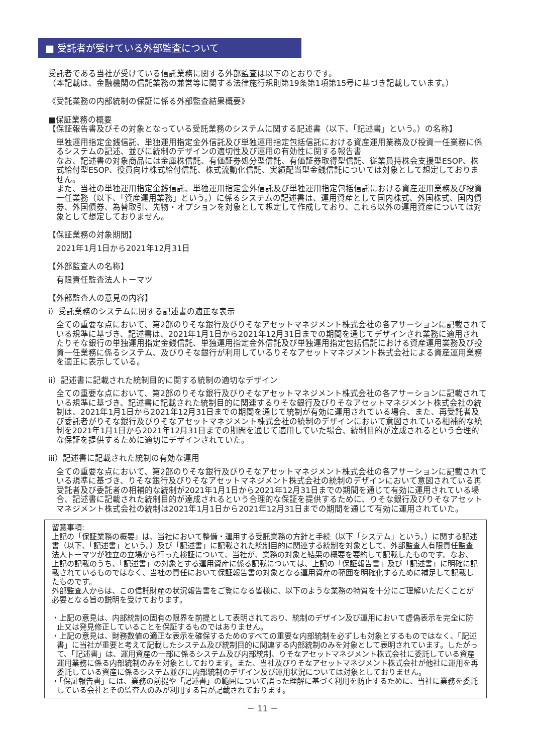■ 受託者が受けている外部監査について
受託者である当社が受けている信託業務に関する外部監査は以下のとおりです。
（本記載は、金融機関の信託業務の兼営等に関する法律施行規則第19条第1項第15号に基づき記載しています。）
《受託業務の内部統制の保証に係る外部監査結果概要》
■保証業務の概要
【保証報告書及びその対象となっている受託業務のシステムに関する記述書（以下、「記述書」という。）の名称】
単独運用指定金銭信託、単独運用指定金外信託及び単独運用指定包括信託における資産運用業務及び投資一任業務に係るシステムの記述、並びに統制のデザインの適切性及び運用の有効性に関する報告書
なお、記述書の対象商品には金庫株信託、有価証券処分型信託、有価証券取得型信託、従業員持株会支援型ESOP、株式給付型ESOP、役員向け株式給付信託、株式流動化信託、実績配当型金銭信託については対象として想定しておりません。
また、当社の単独運用指定金銭信託、単独運用指定金外信託及び単独運用指定包括信託における資産運用業務及び投資一任業務（以下、「資産運用業務」という。）に係るシステムの記述書は、運用資産として国内株式、外国株式、国内債券、外国債券、為替取引、先物・オプションを対象として想定して作成しており、これら以外の運用資産については対象として想定しておりません。
【保証業務の対象期間】
2021年1月1日から2021年12月31日
【外部監査人の名称】
有限責任監査法人トーマツ
【外部監査人の意見の内容】
i）受託業務のシステムに関する記述書の適正な表示
全ての重要な点において、第2部のりそな銀行及びりそなアセットマネジメント株式会社の各アサーションに記載されている規準に基づき、記述書は、2021年1月1日から2021年12月31日までの期間を通じてデザインされ業務に適用されたりそな銀行の単独運用指定金銭信託、単独運用指定金外信託及び単独運用指定包括信託における資産運用業務及び投資一任業務に係るシステム、及びりそな銀行が利用しているりそなアセットマネジメント株式会社による資産運用業務を適正に表示している。
ii）記述書に記載された統制目的に関する統制の適切なデザイン
全ての重要な点において、第2部のりそな銀行及びりそなアセットマネジメント株式会社の各アサーションに記載されている規準に基づき、記述書に記載された統制目的に関連するりそな銀行及びりそなアセットマネジメント株式会社の統制は、2021年1月1日から2021年12月31日までの期間を通じて統制が有効に運用されている場合、また、再受託者及び委託者がりそな銀行及びりそなアセットマネジメント株式会社の統制のデザインにおいて意図されている相補的な統制を2021年1月1日から2021年12月31日までの期間を通じて適用していた場合、統制目的が達成されるという合理的な保証を提供するために適切にデザインされていた。
iii）記述書に記載された統制の有効な運用
全ての重要な点において、第2部のりそな銀行及びりそなアセットマネジメント株式会社の各アサーションに記載されている規準に基づき、りそな銀行及びりそなアセットマネジメント株式会社の統制のデザインにおいて意図されている再受託者及び委託者の相補的な統制が2021年1月1日から2021年12月31日までの期間を通じて有効に運用されている場合、記述書に記載された統制目的が達成されるという合理的な保証を提供するために、りそな銀行及びりそなアセットマネジメント株式会社の統制は2021年1月1日から2021年12月31日までの期間を通じて有効に運用されていた。
留意事項:
上記の「保証業務の概要」は、当社において整備・運用する受託業務の方針と手続（以下「システム」という。）に関する記述書（以下、「記述書」という。）及び「記述書」に記載された統制目的に関連する統制を対象として、外部監査人有限責任監査法人トーマツが独立の立場から行った検証について、当社が、業務の対象と結果の概要を要約して記載したものです。なお、上記の記載のうち、「記述書」の対象とする運用資産に係る記載については、上記の「保証報告書」及び「記述書」に明確に記載されているものではなく、当社の責任において保証報告書の対象となる運用資産の範囲を明確化するために補足して記載したものです。
外部監査人からは、この信託財産の状況報告書をご覧になる皆様に、以下のような業務の特質を十分にご理解いただくことが必要となる旨の説明を受けております。
・上記の意見は、内部統制の固有の限界を前提として表明されており、統制のデザイン及び運用において虚偽表示を完全に防止又は発見修正していることを保証するものではありません。
・上記の意見は、財務数値の適正な表示を確保するためのすべての重要な内部統制を必ずしも対象とするものではなく、「記述書」に当社が重要と考えて記載したシステム及び統制目的に関連する内部統制のみを対象として表明されています。したがって、「記述書」は、運用資産の一部に係るシステム及び内部統制、りそなアセットマネジメント株式会社に委託している資産運用業務に係る内部統制のみを対象としております。また、当社及びりそなアセットマネジメント株式会社が他社に運用を再委託している資産に係るシステム並びに内部統制のデザイン及び運用状況については対象としておりません。
・「保証報告書」には、業務の前提や「記述書」の範囲について誤った理解に基づく利用を防止するために、当社に業務を委託している会社とその監査人のみが利用する旨が記載されております。
－ 11 －